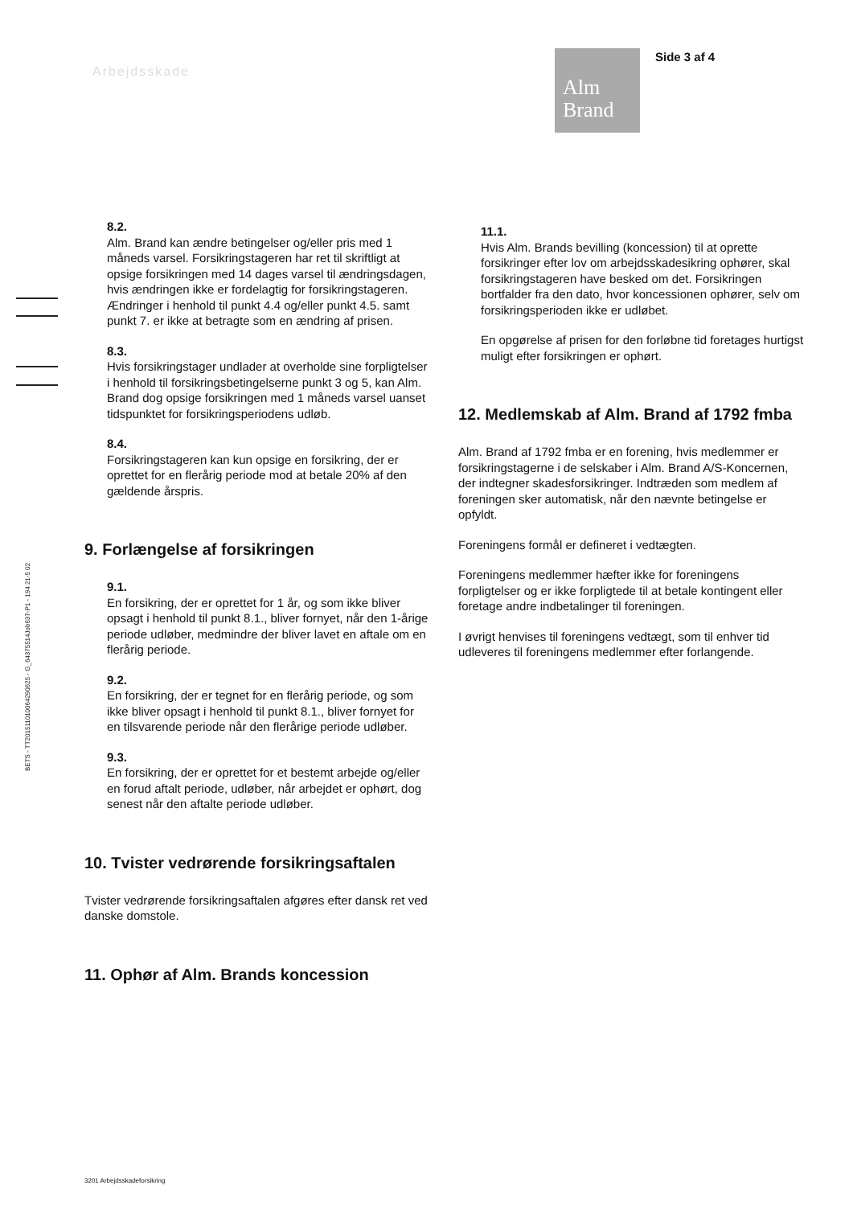Arbejdsskade
Alm
Brand
Side 3 af 4
8.2.
Alm. Brand kan ændre betingelser og/eller pris med 1 måneds varsel. Forsikringstageren har ret til skriftligt at opsige forsikringen med 14 dages varsel til ændringsdagen, hvis ændringen ikke er fordelagtig for forsikringstageren. Ændringer i henhold til punkt 4.4 og/eller punkt 4.5. samt punkt 7. er ikke at betragte som en ændring af prisen.
8.3.
Hvis forsikringstager undlader at overholde sine forpligtelser i henhold til forsikringsbetingelserne punkt 3 og 5, kan Alm. Brand dog opsige forsikringen med 1 måneds varsel uanset tidspunktet for forsikringsperiodens udløb.
8.4.
Forsikringstageren kan kun opsige en forsikring, der er oprettet for en flerårig periode mod at betale 20% af den gældende årspris.
9. Forlængelse af forsikringen
9.1.
En forsikring, der er oprettet for 1 år, og som ikke bliver opsagt i henhold til punkt 8.1., bliver fornyet, når den 1-årige periode udløber, medmindre der bliver lavet en aftale om en flerårig periode.
9.2.
En forsikring, der er tegnet for en flerårig periode, og som ikke bliver opsagt i henhold til punkt 8.1., bliver fornyet for en tilsvarende periode når den flerårige periode udløber.
9.3.
En forsikring, der er oprettet for et bestemt arbejde og/eller en forud aftalt periode, udløber, når arbejdet er ophørt, dog senest når den aftalte periode udløber.
10. Tvister vedrørende forsikringsaftalen
Tvister vedrørende forsikringsaftalen afgøres efter dansk ret ved danske domstole.
11. Ophør af Alm. Brands koncession
11.1.
Hvis Alm. Brands bevilling (koncession) til at oprette forsikringer efter lov om arbejdsskadesikring ophører, skal forsikringstageren have besked om det. Forsikringen bortfalder fra den dato, hvor koncessionen ophører, selv om forsikringsperioden ikke er udløbet.
En opgørelse af prisen for den forløbne tid foretages hurtigst muligt efter forsikringen er ophørt.
12. Medlemskab af Alm. Brand af 1792 fmba
Alm. Brand af 1792 fmba er en forening, hvis medlemmer er forsikringstagerne i de selskaber i Alm. Brand A/S-Koncernen, der indtegner skadesforsikringer. Indtræden som medlem af foreningen sker automatisk, når den nævnte betingelse er opfyldt.
Foreningens formål er defineret i vedtægten.
Foreningens medlemmer hæfter ikke for foreningens forpligtelser og er ikke forpligtede til at betale kontingent eller foretage andre indbetalinger til foreningen.
I øvrigt henvises til foreningens vedtægt, som til enhver tid udleveres til foreningens medlemmer efter forlangende.
BETS - TT20151101006429062​5 - G_64375514Job637-P1 - 194 21-5 02
3201 Arbejdsskadeforsikring